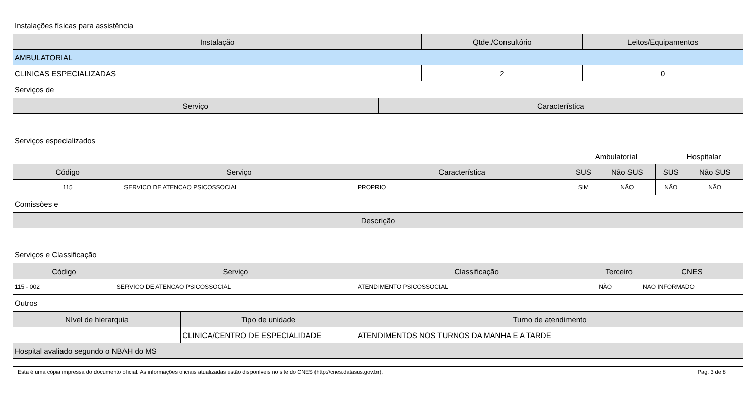Instalações físicas para assistência
| Instalação | Qtde./Consultório | Leitos/Equipamentos |
| --- | --- | --- |
| AMBULATORIAL | | |
| CLINICAS ESPECIALIZADAS | 2 | 0 |
Serviços de
| Serviço | Característica |
| --- | --- |
Serviços especializados
| | Ambulatorial | Hospitalar |
| Código | Serviço | Característica | SUS | Não SUS | SUS | Não SUS |
| --- | --- | --- | --- | --- | --- | --- |
| 115 | SERVICO DE ATENCAO PSICOSSOCIAL | PROPRIO | SIM | NÃO | NÃO | NÃO |
Comissões e
| Descrição |
| --- |
Serviços e Classificação
| Código | Serviço | Classificação | Terceiro | CNES |
| --- | --- | --- | --- | --- |
| 115 - 002 | SERVICO DE ATENCAO PSICOSSOCIAL | ATENDIMENTO PSICOSSOCIAL | NÃO | NAO INFORMADO |
Outros
| Nível de hierarquia | Tipo de unidade | Turno de atendimento |
| --- | --- | --- |
| | CLINICA/CENTRO DE ESPECIALIDADE | ATENDIMENTOS NOS TURNOS DA MANHA E A TARDE |
| Hospital avaliado segundo o NBAH do MS | | |
Esta é uma cópia impressa do documento oficial. As informações oficiais atualizadas estão disponíveis no site do CNES (http://cnes.datasus.gov.br). Pag. 3 de 8